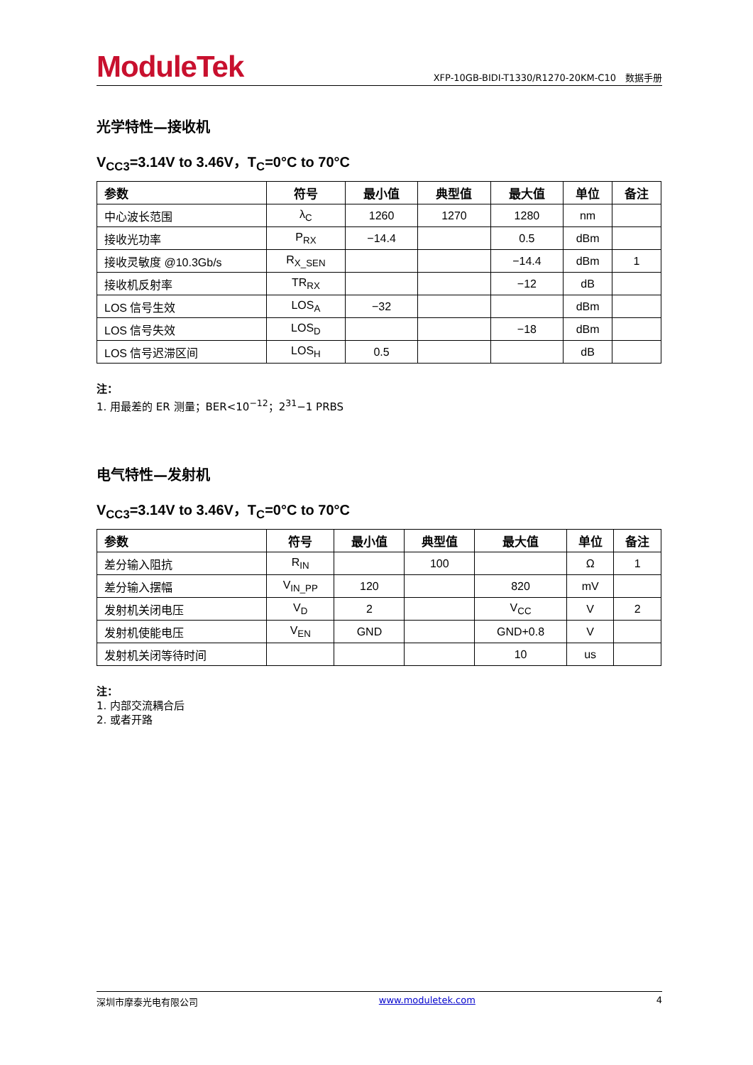ModuleTek
XFP-10GB-BIDI-T1330/R1270-20KM-C10　数据手册
光学特性—接收机
V<sub>CC3</sub>=3.14V to 3.46V，T<sub>C</sub>=0°C to 70°C
| 参数 | 符号 | 最小值 | 典型值 | 最大值 | 单位 | 备注 |
| --- | --- | --- | --- | --- | --- | --- |
| 中心波长范围 | λ<sub>C</sub> | 1260 | 1270 | 1280 | nm | |
| 接收光功率 | P<sub>RX</sub> | −14.4 | | 0.5 | dBm | |
| 接收灵敏度 @10.3Gb/s | R<sub>X_SEN</sub> | | | −14.4 | dBm | 1 |
| 接收机反射率 | TR<sub>RX</sub> | | | −12 | dB | |
| LOS 信号生效 | LOS<sub>A</sub> | −32 | | | dBm | |
| LOS 信号失效 | LOS<sub>D</sub> | | | −18 | dBm | |
| LOS 信号迟滞区间 | LOS<sub>H</sub> | 0.5 | | | dB | |
注：
1. 用最差的 ER 测量；BER<10<sup>−12</sup>；2<sup>31</sup>−1 PRBS
电气特性—发射机
V<sub>CC3</sub>=3.14V to 3.46V，T<sub>C</sub>=0°C to 70°C
| 参数 | 符号 | 最小值 | 典型值 | 最大值 | 单位 | 备注 |
| --- | --- | --- | --- | --- | --- | --- |
| 差分输入阻抗 | R<sub>IN</sub> | | 100 | | Ω | 1 |
| 差分输入摆幅 | V<sub>IN_PP</sub> | 120 | | 820 | mV | |
| 发射机关闭电压 | V<sub>D</sub> | 2 | | V<sub>CC</sub> | V | 2 |
| 发射机使能电压 | V<sub>EN</sub> | GND | | GND+0.8 | V | |
| 发射机关闭等待时间 | | | | 10 | us | |
注：
1. 内部交流耦合后
2. 或者开路
深圳市摩泰光电有限公司 www.moduletek.com 4